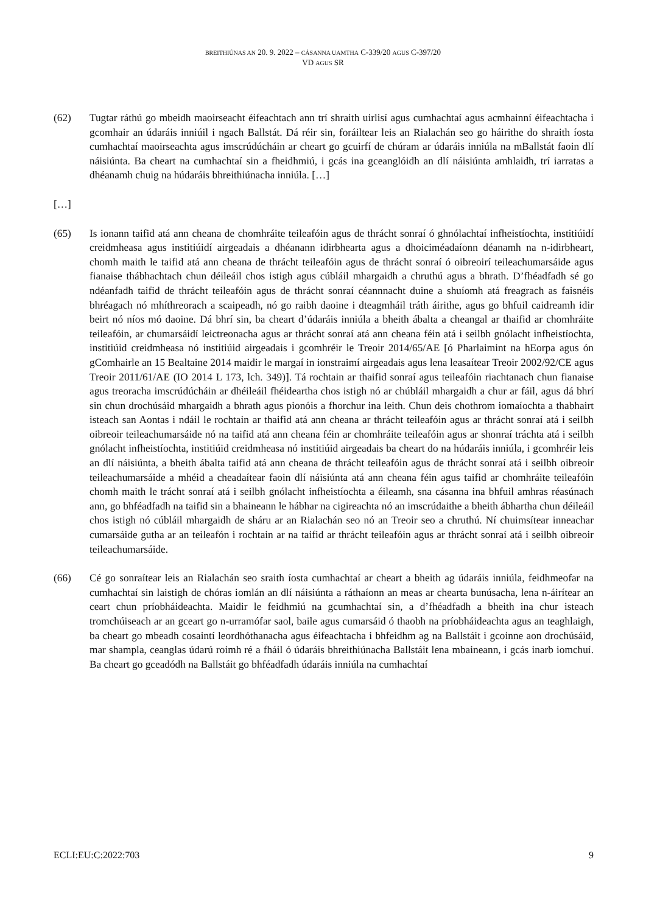BREITHIÚNAS AN 20. 9. 2022 – CÁSANNA UAMTHA C-339/20 AGUS C-397/20
VD AGUS SR
(62) Tugtar ráthú go mbeidh maoirseacht éifeachtach ann trí shraith uirlisí agus cumhachtaí agus acmhainní éifeachtacha i gcomhair an údaráis inniúil i ngach Ballstát. Dá réir sin, foráiltear leis an Rialachán seo go háirithe do shraith íosta cumhachtaí maoirseachta agus imscrúdúcháin ar cheart go gcuirfí de chúram ar údaráis inniúla na mBallstát faoin dlí náisiúnta. Ba cheart na cumhachtaí sin a fheidhmiú, i gcás ina gceanglóidh an dlí náisiúnta amhlaidh, trí iarratas a dhéanamh chuig na húdaráis bhreithiúnacha inniúla. […]
[…]
(65) Is ionann taifid atá ann cheana de chomhráite teileafóin agus de thrácht sonraí ó ghnólachtaí infheistíochta, institiúidí creidmheasa agus institiúidí airgeadais a dhéanann idirbhearta agus a dhoiciméadaíonn déanamh na n-idirbheart, chomh maith le taifid atá ann cheana de thrácht teileafóin agus de thrácht sonraí ó oibreoirí teileachumarsáide agus fianaise thábhachtach chun déileáil chos istigh agus cúbláil mhargaidh a chruthú agus a bhrath. D’fhéadfadh sé go ndéanfadh taifid de thrácht teileafóin agus de thrácht sonraí céannnacht duine a shuíomh atá freagrach as faisnéis bhréagach nó mhíthreorach a scaipeadh, nó go raibh daoine i dteagmháil tráth áirithe, agus go bhfuil caidreamh idir beirt nó níos mó daoine. Dá bhrí sin, ba cheart d’údaráis inniúla a bheith ábalta a cheangal ar thaifid ar chomhráite teileafóin, ar chumarsáidí leictreonacha agus ar thrácht sonraí atá ann cheana féin atá i seilbh gnólacht infheistíochta, institiúid creidmheasa nó institiúid airgeadais i gcomhréir le Treoir 2014/65/AE [ó Pharlaimint na hEorpa agus ón gComhairle an 15 Bealtaine 2014 maidir le margaí in ionstraimí airgeadais agus lena leasaítear Treoir 2002/92/CE agus Treoir 2011/61/AE (IO 2014 L 173, lch. 349)]. Tá rochtain ar thaifid sonraí agus teileafóin riachtanach chun fianaise agus treoracha imscrúdúcháin ar dhéileáil fhéideartha chos istigh nó ar chúbláil mhargaidh a chur ar fáil, agus dá bhrí sin chun drochúsáid mhargaidh a bhrath agus pionóis a fhorchur ina leith. Chun deis chothrom iomaíochta a thabhairt isteach san Aontas i ndáil le rochtain ar thaifid atá ann cheana ar thrácht teileafóin agus ar thrácht sonraí atá i seilbh oibreoir teileachumarsáide nó na taifid atá ann cheana féin ar chomhráite teileafóin agus ar shonraí tráchta atá i seilbh gnólacht infheistíochta, institiúid creidmheasa nó institiúid airgeadais ba cheart do na húdaráis inniúla, i gcomhréir leis an dlí náisiúnta, a bheith ábalta taifid atá ann cheana de thrácht teileafóin agus de thrácht sonraí atá i seilbh oibreoir teileachumarsáide a mhéid a cheadaítear faoin dlí náisiúnta atá ann cheana féin agus taifid ar chomhráite teileafóin chomh maith le trácht sonraí atá i seilbh gnólacht infheistíochta a éileamh, sna cásanna ina bhfuil amhras réasúnach ann, go bhféadfadh na taifid sin a bhaineann le hábhar na cigireachta nó an imscrúdaithe a bheith ábhartha chun déileáil chos istigh nó cúbláil mhargaidh de sháru ar an Rialachán seo nó an Treoir seo a chruthú. Ní chuimsítear inneachar cumarsáide gutha ar an teileafón i rochtain ar na taifid ar thrácht teileafóin agus ar thrácht sonraí atá i seilbh oibreoir teileachumarsáide.
(66) Cé go sonraítear leis an Rialachán seo sraith íosta cumhachtaí ar cheart a bheith ag údaráis inniúla, feidhmeofar na cumhachtaí sin laistigh de chóras iomlán an dlí náisiúnta a ráthaíonn an meas ar chearta bunúsacha, lena n-áirítear an ceart chun príobháideachta. Maidir le feidhmiú na gcumhachtaí sin, a d’fhéadfadh a bheith ina chur isteach tromchúiseach ar an gceart go n-urramófar saol, baile agus cumarsáid ó thaobh na príobháideachta agus an teaghlaigh, ba cheart go mbeadh cosaintí leordhóthanacha agus éifeachtacha i bhfeidhm ag na Ballstáit i gcoinne aon drochúsáid, mar shampla, ceanglas údarú roimh ré a fháil ó údaráis bhreithiúnacha Ballstáit lena mbaineann, i gcás inarb iomchuí. Ba cheart go gceadódh na Ballstáit go bhféadfadh údaráis inniúla na cumhachtaí
ECLI:EU:C:2022:703 9